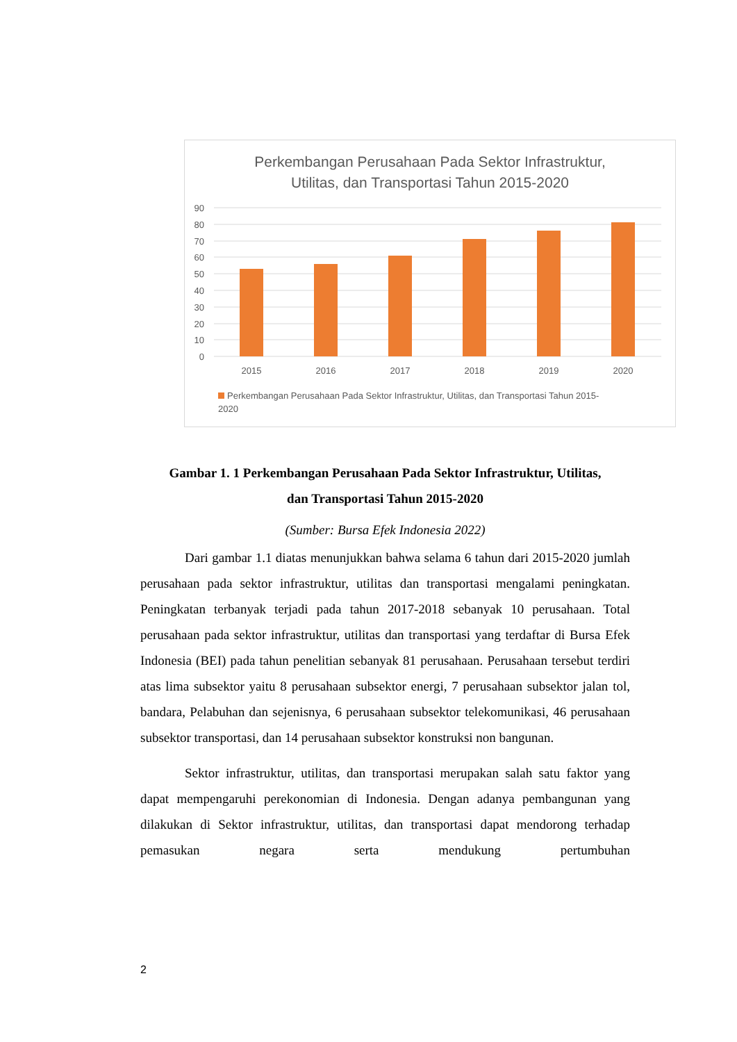Perkembangan Perusahaan Pada Sektor Infrastruktur,
Utilitas, dan Transportasi Tahun 2015-2020
90
80
70
60
50
40
30
20
10
0
2015
2016
2017
2018
2019
2020
Perkembangan Perusahaan Pada Sektor Infrastruktur, Utilitas, dan Transportasi Tahun 2015-
2020
Gambar 1. 1 Perkembangan Perusahaan Pada Sektor Infrastruktur, Utilitas,
dan Transportasi Tahun 2015-2020
(Sumber: Bursa Efek Indonesia 2022)
Dari gambar 1.1 diatas menunjukkan bahwa selama 6 tahun dari 2015-2020 jumlah perusahaan pada sektor infrastruktur, utilitas dan transportasi mengalami peningkatan. Peningkatan terbanyak terjadi pada tahun 2017-2018 sebanyak 10 perusahaan. Total perusahaan pada sektor infrastruktur, utilitas dan transportasi yang terdaftar di Bursa Efek Indonesia (BEI) pada tahun penelitian sebanyak 81 perusahaan. Perusahaan tersebut terdiri atas lima subsektor yaitu 8 perusahaan subsektor energi, 7 perusahaan subsektor jalan tol, bandara, Pelabuhan dan sejenisnya, 6 perusahaan subsektor telekomunikasi, 46 perusahaan subsektor transportasi, dan 14 perusahaan subsektor konstruksi non bangunan.
Sektor infrastruktur, utilitas, dan transportasi merupakan salah satu faktor yang dapat mempengaruhi perekonomian di Indonesia. Dengan adanya pembangunan yang dilakukan di Sektor infrastruktur, utilitas, dan transportasi dapat mendorong terhadap pemasukan negara serta mendukung pertumbuhan
2